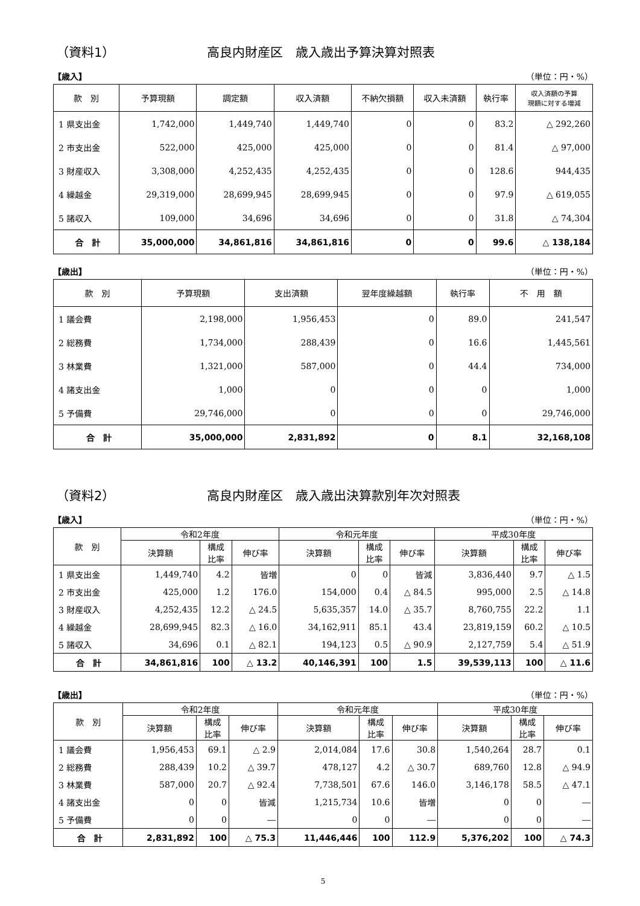（資料1） 高良内財産区　歳入歳出予算決算対照表
【歳入】 （単位：円・%）
| 款 別 | 予算現額 | 調定額 | 収入済額 | 不納欠損額 | 収入未済額 | 執行率 | 収入済額の予算 現額に対する増減 |
| --- | --- | --- | --- | --- | --- | --- | --- |
| 1 県支出金 | 1,742,000 | 1,449,740 | 1,449,740 | 0 | 0 | 83.2 | △ 292,260 |
| 2 市支出金 | 522,000 | 425,000 | 425,000 | 0 | 0 | 81.4 | △ 97,000 |
| 3 財産収入 | 3,308,000 | 4,252,435 | 4,252,435 | 0 | 0 | 128.6 | 944,435 |
| 4 繰越金 | 29,319,000 | 28,699,945 | 28,699,945 | 0 | 0 | 97.9 | △ 619,055 |
| 5 諸収入 | 109,000 | 34,696 | 34,696 | 0 | 0 | 31.8 | △ 74,304 |
| 合 計 | 35,000,000 | 34,861,816 | 34,861,816 | 0 | 0 | 99.6 | △ 138,184 |
【歳出】 （単位：円・%）
| 款 別 | 予算現額 | 支出済額 | 翌年度繰越額 | 執行率 | 不 用 額 |
| --- | --- | --- | --- | --- | --- |
| 1 議会費 | 2,198,000 | 1,956,453 | 0 | 89.0 | 241,547 |
| 2 総務費 | 1,734,000 | 288,439 | 0 | 16.6 | 1,445,561 |
| 3 林業費 | 1,321,000 | 587,000 | 0 | 44.4 | 734,000 |
| 4 諸支出金 | 1,000 | 0 | 0 | 0 | 1,000 |
| 5 予備費 | 29,746,000 | 0 | 0 | 0 | 29,746,000 |
| 合 計 | 35,000,000 | 2,831,892 | 0 | 8.1 | 32,168,108 |
（資料2） 高良内財産区　歳入歳出決算款別年次対照表
【歳入】 （単位：円・%）
| 款 別 | 令和2年度 | | | 令和元年度 | | | 平成30年度 | | |
| --- | --- | --- | --- | --- | --- | --- | --- | --- | --- |
| | 決算額 | 構成 比率 | 伸び率 | 決算額 | 構成 比率 | 伸び率 | 決算額 | 構成 比率 | 伸び率 |
| 1 県支出金 | 1,449,740 | 4.2 | 皆増 | 0 | 0 | 皆減 | 3,836,440 | 9.7 | △ 1.5 |
| 2 市支出金 | 425,000 | 1.2 | 176.0 | 154,000 | 0.4 | △ 84.5 | 995,000 | 2.5 | △ 14.8 |
| 3 財産収入 | 4,252,435 | 12.2 | △ 24.5 | 5,635,357 | 14.0 | △ 35.7 | 8,760,755 | 22.2 | 1.1 |
| 4 繰越金 | 28,699,945 | 82.3 | △ 16.0 | 34,162,911 | 85.1 | 43.4 | 23,819,159 | 60.2 | △ 10.5 |
| 5 諸収入 | 34,696 | 0.1 | △ 82.1 | 194,123 | 0.5 | △ 90.9 | 2,127,759 | 5.4 | △ 51.9 |
| 合 計 | 34,861,816 | 100 | △ 13.2 | 40,146,391 | 100 | 1.5 | 39,539,113 | 100 | △ 11.6 |
【歳出】 （単位：円・%）
| 款 別 | 令和2年度 | | | 令和元年度 | | | 平成30年度 | | |
| --- | --- | --- | --- | --- | --- | --- | --- | --- | --- |
| | 決算額 | 構成 比率 | 伸び率 | 決算額 | 構成 比率 | 伸び率 | 決算額 | 構成 比率 | 伸び率 |
| 1 議会費 | 1,956,453 | 69.1 | △ 2.9 | 2,014,084 | 17.6 | 30.8 | 1,540,264 | 28.7 | 0.1 |
| 2 総務費 | 288,439 | 10.2 | △ 39.7 | 478,127 | 4.2 | △ 30.7 | 689,760 | 12.8 | △ 94.9 |
| 3 林業費 | 587,000 | 20.7 | △ 92.4 | 7,738,501 | 67.6 | 146.0 | 3,146,178 | 58.5 | △ 47.1 |
| 4 諸支出金 | 0 | 0 | 皆減 | 1,215,734 | 10.6 | 皆増 | 0 | 0 | ― |
| 5 予備費 | 0 | 0 | ― | 0 | 0 | ― | 0 | 0 | ― |
| 合 計 | 2,831,892 | 100 | △ 75.3 | 11,446,446 | 100 | 112.9 | 5,376,202 | 100 | △ 74.3 |
5